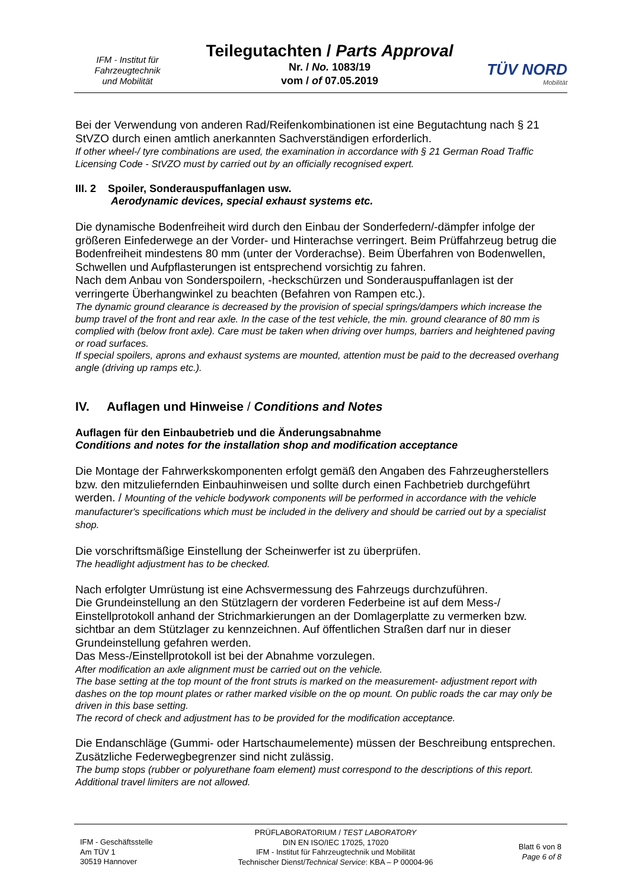IFM - Institut für
Fahrzeugtechnik
und Mobilität
Teilegutachten / Parts Approval
Nr. / No. 1083/19
vom / of 07.05.2019
TÜV NORD
Mobilität
Bei der Verwendung von anderen Rad/Reifenkombinationen ist eine Begutachtung nach § 21 StVZO durch einen amtlich anerkannten Sachverständigen erforderlich.
If other wheel-/ tyre combinations are used, the examination in accordance with § 21 German Road Traffic Licensing Code - StVZO must by carried out by an officially recognised expert.
III. 2 Spoiler, Sonderauspuffanlagen usw.
Aerodynamic devices, special exhaust systems etc.
Die dynamische Bodenfreiheit wird durch den Einbau der Sonderfedern/-dämpfer infolge der größeren Einfederwege an der Vorder- und Hinterachse verringert. Beim Prüffahrzeug betrug die Bodenfreiheit mindestens 80 mm (unter der Vorderachse). Beim Überfahren von Bodenwellen, Schwellen und Aufpflasterungen ist entsprechend vorsichtig zu fahren.
Nach dem Anbau von Sonderspoilern, -heckschürzen und Sonderauspuffanlagen ist der verringerte Überhangwinkel zu beachten (Befahren von Rampen etc.).
The dynamic ground clearance is decreased by the provision of special springs/dampers which increase the bump travel of the front and rear axle. In the case of the test vehicle, the min. ground clearance of 80 mm is complied with (below front axle). Care must be taken when driving over humps, barriers and heightened paving or road surfaces.
If special spoilers, aprons and exhaust systems are mounted, attention must be paid to the decreased overhang angle (driving up ramps etc.).
IV. Auflagen und Hinweise / Conditions and Notes
Auflagen für den Einbaubetrieb und die Änderungsabnahme
Conditions and notes for the installation shop and modification acceptance
Die Montage der Fahrwerkskomponenten erfolgt gemäß den Angaben des Fahrzeugherstellers bzw. den mitzuliefernden Einbauhinweisen und sollte durch einen Fachbetrieb durchgeführt werden. / Mounting of the vehicle bodywork components will be performed in accordance with the vehicle manufacturer's specifications which must be included in the delivery and should be carried out by a specialist shop.
Die vorschriftsmäßige Einstellung der Scheinwerfer ist zu überprüfen.
The headlight adjustment has to be checked.
Nach erfolgter Umrüstung ist eine Achsvermessung des Fahrzeugs durchzuführen.
Die Grundeinstellung an den Stützlagern der vorderen Federbeine ist auf dem Mess-/ Einstellprotokoll anhand der Strichmarkierungen an der Domlagerplatte zu vermerken bzw. sichtbar an dem Stützlager zu kennzeichnen. Auf öffentlichen Straßen darf nur in dieser Grundeinstellung gefahren werden.
Das Mess-/Einstellprotokoll ist bei der Abnahme vorzulegen.
After modification an axle alignment must be carried out on the vehicle.
The base setting at the top mount of the front struts is marked on the measurement- adjustment report with dashes on the top mount plates or rather marked visible on the op mount. On public roads the car may only be driven in this base setting.
The record of check and adjustment has to be provided for the modification acceptance.
Die Endanschläge (Gummi- oder Hartschaumelemente) müssen der Beschreibung entsprechen. Zusätzliche Federwegbegrenzer sind nicht zulässig.
The bump stops (rubber or polyurethane foam element) must correspond to the descriptions of this report. Additional travel limiters are not allowed.
IFM - Geschäftsstelle
Am TÜV 1
30519 Hannover
PRÜFLABORATORIUM / TEST LABORATORY
DIN EN ISO/IEC 17025, 17020
IFM - Institut für Fahrzeugtechnik und Mobilität
Technischer Dienst/Technical Service: KBA – P 00004-96
Blatt 6 von 8
Page 6 of 8